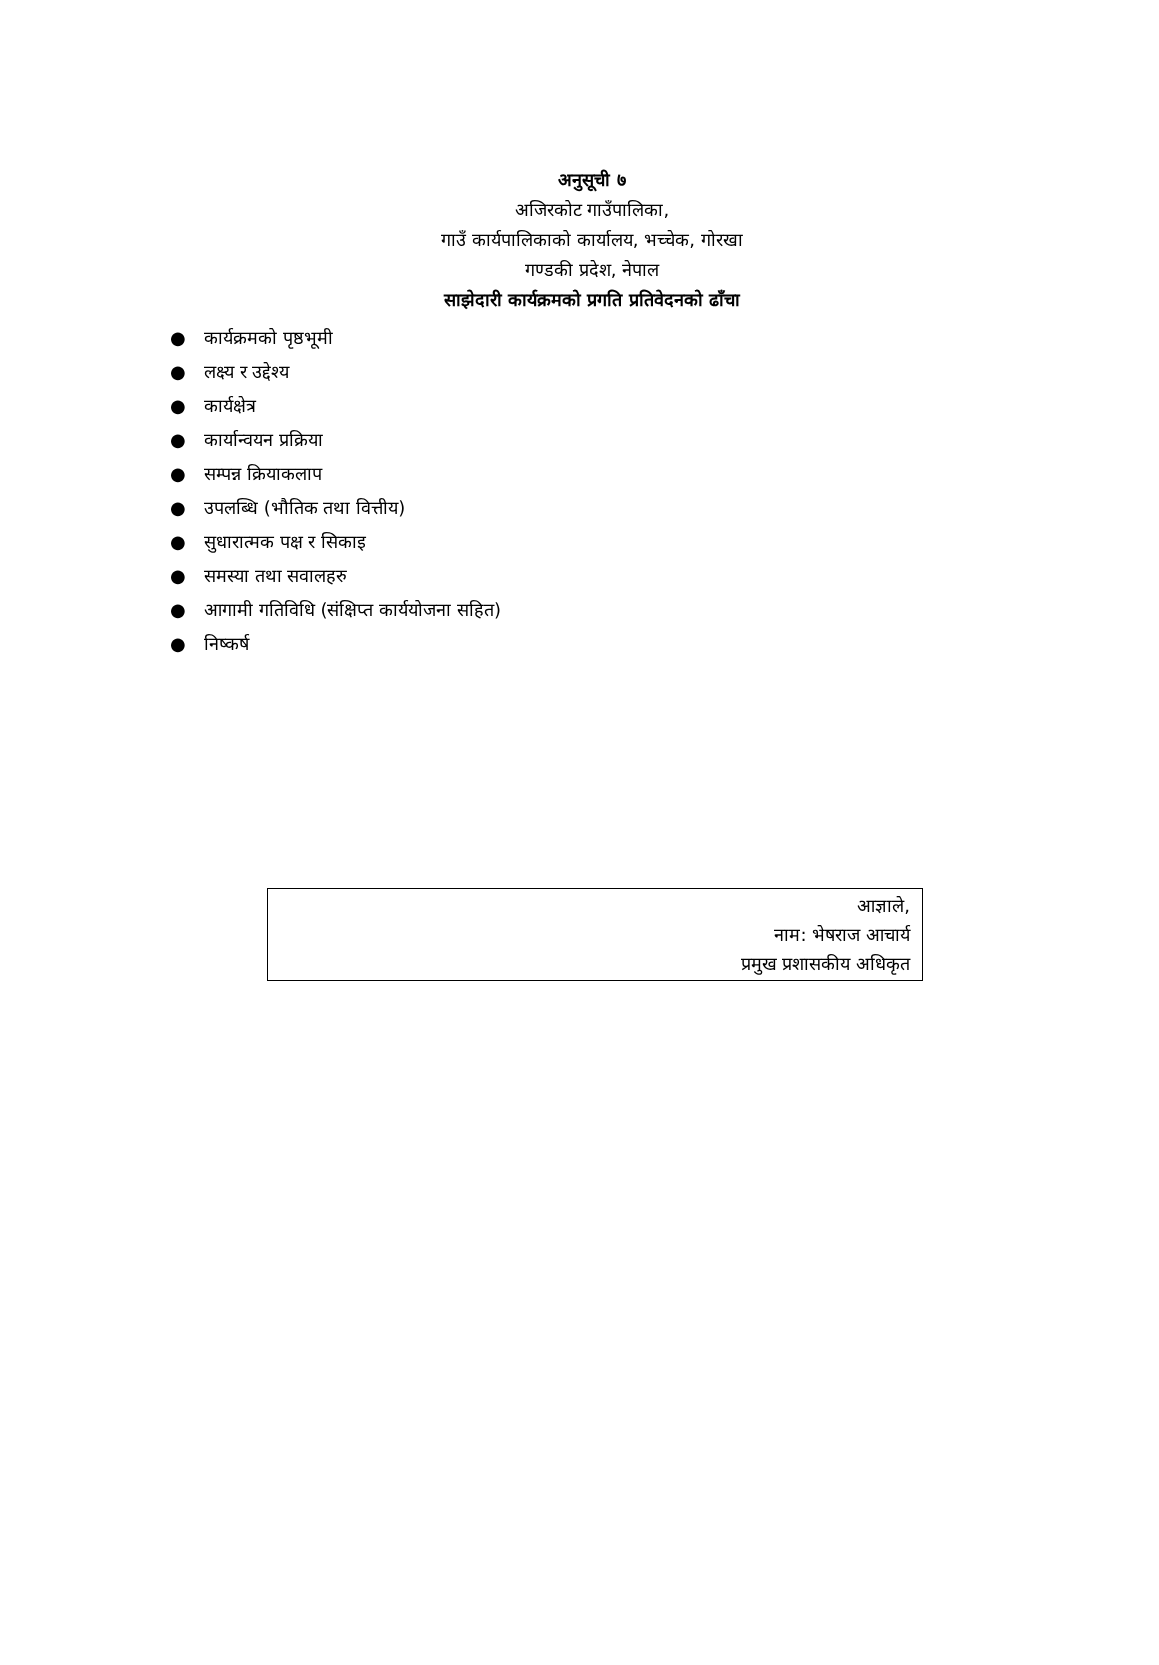अनुसूची ७
अजिरकोट गाउँपालिका,
गाउँ कार्यपालिकाको कार्यालय, भच्चेक, गोरखा
गण्डकी प्रदेश, नेपाल
साझेदारी कार्यक्रमको प्रगति प्रतिवेदनको ढाँचा
● कार्यक्रमको पृष्ठभूमी
● लक्ष्य र उद्देश्य
● कार्यक्षेत्र
● कार्यान्वयन प्रक्रिया
● सम्पन्न क्रियाकलाप
● उपलब्धि (भौतिक तथा वित्तीय)
● सुधारात्मक पक्ष र सिकाइ
● समस्या तथा सवालहरु
● आगामी गतिविधि (संक्षिप्त कार्ययोजना सहित)
● निष्कर्ष
आज्ञाले,
नाम: भेषराज आचार्य
प्रमुख प्रशासकीय अधिकृत